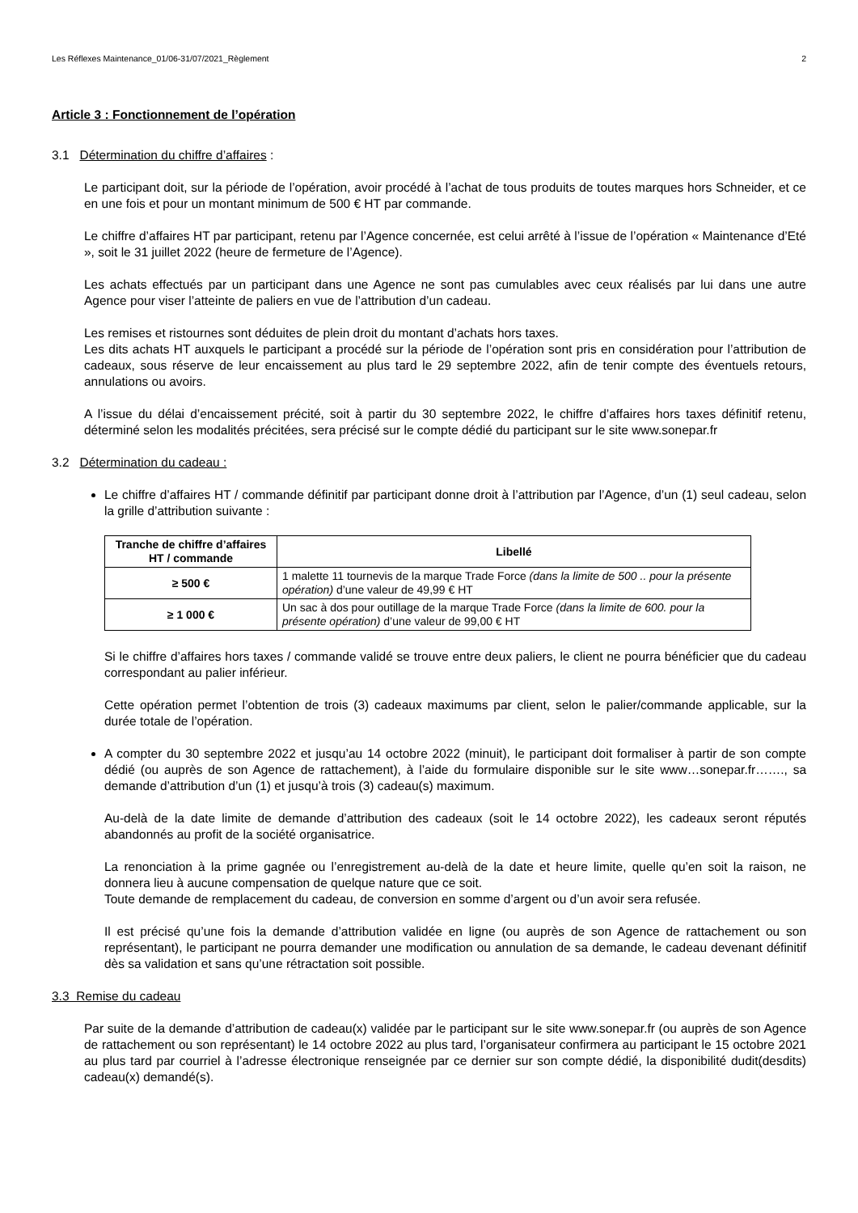Les Réflexes Maintenance_01/06-31/07/2021_Règlement 2
Article 3 : Fonctionnement de l’opération
3.1 Détermination du chiffre d’affaires :
Le participant doit, sur la période de l’opération, avoir procédé à l’achat de tous produits de toutes marques hors Schneider, et ce en une fois et pour un montant minimum de 500 € HT par commande.
Le chiffre d’affaires HT par participant, retenu par l’Agence concernée, est celui arrêté à l’issue de l’opération « Maintenance d’Eté », soit le 31 juillet 2022 (heure de fermeture de l’Agence).
Les achats effectués par un participant dans une Agence ne sont pas cumulables avec ceux réalisés par lui dans une autre Agence pour viser l’atteinte de paliers en vue de l’attribution d’un cadeau.
Les remises et ristournes sont déduites de plein droit du montant d’achats hors taxes.
Les dits achats HT auxquels le participant a procédé sur la période de l’opération sont pris en considération pour l’attribution de cadeaux, sous réserve de leur encaissement au plus tard le 29 septembre 2022, afin de tenir compte des éventuels retours, annulations ou avoirs.
A l’issue du délai d’encaissement précité, soit à partir du 30 septembre 2022, le chiffre d’affaires hors taxes définitif retenu, déterminé selon les modalités précitées, sera précisé sur le compte dédié du participant sur le site www.sonepar.fr
3.2 Détermination du cadeau :
Le chiffre d’affaires HT / commande définitif par participant donne droit à l’attribution par l’Agence, d’un (1) seul cadeau, selon la grille d’attribution suivante :
| Tranche de chiffre d’affaires HT / commande | Libellé |
| --- | --- |
| ≥ 500 € | 1 malette 11 tournevis de la marque Trade Force (dans la limite de 500 .. pour la présente opération) d’une valeur de 49,99 € HT |
| ≥ 1 000 € | Un sac à dos pour outillage de la marque Trade Force (dans la limite de 600. pour la présente opération) d’une valeur de 99,00 € HT |
Si le chiffre d’affaires hors taxes / commande validé se trouve entre deux paliers, le client ne pourra bénéficier que du cadeau correspondant au palier inférieur.
Cette opération permet l’obtention de trois (3) cadeaux maximums par client, selon le palier/commande applicable, sur la durée totale de l’opération.
A compter du 30 septembre 2022 et jusqu’au 14 octobre 2022 (minuit), le participant doit formaliser à partir de son compte dédié (ou auprès de son Agence de rattachement), à l’aide du formulaire disponible sur le site www…sonepar.fr……., sa demande d’attribution d’un (1) et jusqu’à trois (3) cadeau(s) maximum.
Au-delà de la date limite de demande d’attribution des cadeaux (soit le 14 octobre 2022), les cadeaux seront réputés abandonnés au profit de la société organisatrice.
La renonciation à la prime gagnée ou l’enregistrement au-delà de la date et heure limite, quelle qu’en soit la raison, ne donnera lieu à aucune compensation de quelque nature que ce soit.
Toute demande de remplacement du cadeau, de conversion en somme d’argent ou d’un avoir sera refusée.
Il est précisé qu’une fois la demande d’attribution validée en ligne (ou auprès de son Agence de rattachement ou son représentant), le participant ne pourra demander une modification ou annulation de sa demande, le cadeau devenant définitif dès sa validation et sans qu’une rétractation soit possible.
3.3 Remise du cadeau
Par suite de la demande d’attribution de cadeau(x) validée par le participant sur le site www.sonepar.fr (ou auprès de son Agence de rattachement ou son représentant) le 14 octobre 2022 au plus tard, l’organisateur confirmera au participant le 15 octobre 2021 au plus tard par courriel à l’adresse électronique renseignée par ce dernier sur son compte dédié, la disponibilité dudit(desdits) cadeau(x) demandé(s).